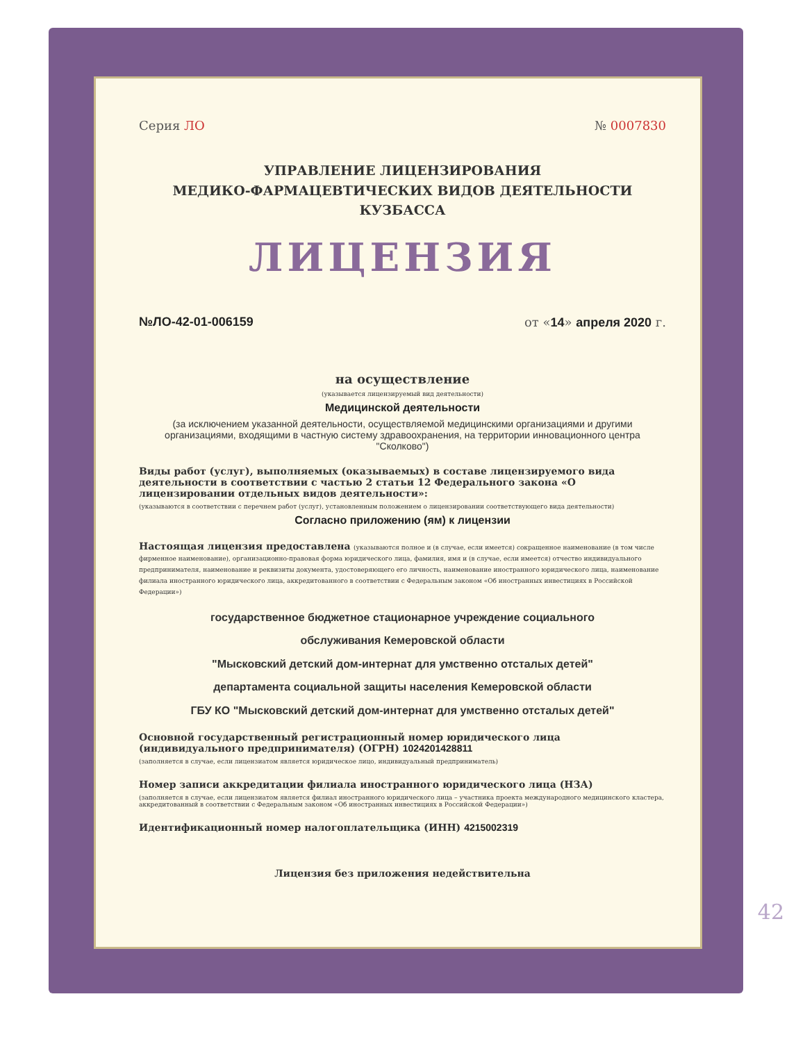Серия ЛО № 0007830
УПРАВЛЕНИЕ ЛИЦЕНЗИРОВАНИЯ
МЕДИКО-ФАРМАЦЕВТИЧЕСКИХ ВИДОВ ДЕЯТЕЛЬНОСТИ КУЗБАССА
ЛИЦЕНЗИЯ
№ЛО-42-01-006159 от «14» апреля 2020 г.
на осуществление
(указывается лицензируемый вид деятельности)
Медицинской деятельности
(за исключением указанной деятельности, осуществляемой медицинскими организациями и другими организациями, входящими в частную систему здравоохранения, на территории инновационного центра "Сколково")
Виды работ (услуг), выполняемых (оказываемых) в составе лицензируемого вида деятельности в соответствии с частью 2 статьи 12 Федерального закона «О лицензировании отдельных видов деятельности»:
(указываются в соответствии с перечнем работ (услуг), установленным положением о лицензировании соответствующего вида деятельности)
Согласно приложению (ям) к лицензии
Настоящая лицензия предоставлена (указываются полное и (в случае, если имеется) сокращенное наименование (в том числе фирменное наименование), организационно-правовая форма юридического лица, фамилия, имя и (в случае, если имеется) отчество индивидуального предпринимателя, наименование и реквизиты документа, удостоверяющего его личность, наименование иностранного юридического лица, наименование филиала иностранного юридического лица, аккредитованного в соответствии с Федеральным законом «Об иностранных инвестициях в Российской Федерации»)
государственное бюджетное стационарное учреждение социального
обслуживания Кемеровской области
"Мысковский детский дом-интернат для умственно отсталых детей"
департамента социальной защиты населения Кемеровской области
ГБУ КО "Мысковский детский дом-интернат для умственно отсталых детей"
Основной государственный регистрационный номер юридического лица (индивидуального предпринимателя) (ОГРН) 1024201428811
(заполняется в случае, если лицензиатом является юридическое лицо, индивидуальный предприниматель)
Номер записи аккредитации филиала иностранного юридического лица (НЗА)
(заполняется в случае, если лицензиатом является филиал иностранного юридического лица – участника проекта международного медицинского кластера, аккредитованный в соответствии с Федеральным законом «Об иностранных инвестициях в Российской Федерации»)
Идентификационный номер налогоплательщика (ИНН) 4215002319
Лицензия без приложения недействительна
42